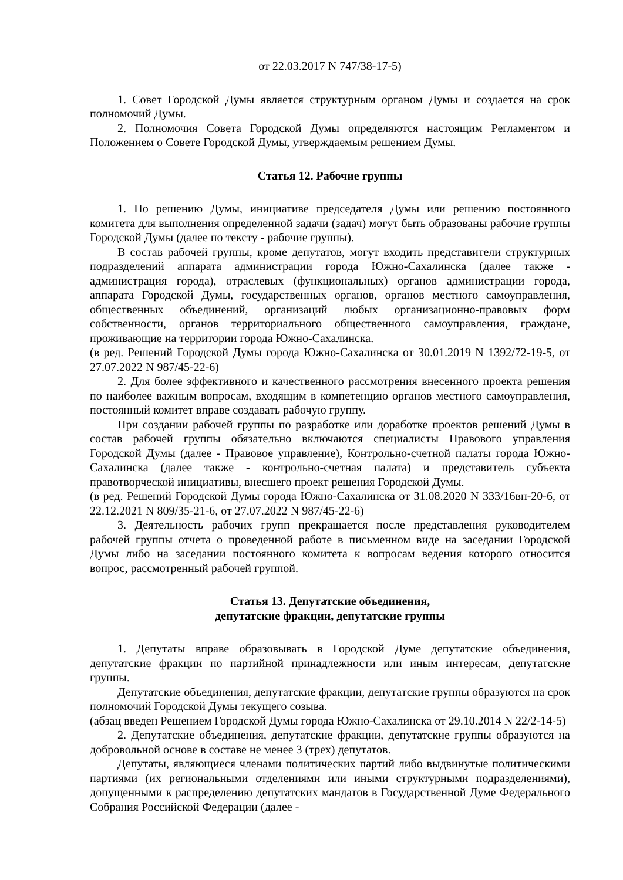от 22.03.2017 N 747/38-17-5)
1. Совет Городской Думы является структурным органом Думы и создается на срок полномочий Думы.
2. Полномочия Совета Городской Думы определяются настоящим Регламентом и Положением о Совете Городской Думы, утверждаемым решением Думы.
Статья 12. Рабочие группы
1. По решению Думы, инициативе председателя Думы или решению постоянного комитета для выполнения определенной задачи (задач) могут быть образованы рабочие группы Городской Думы (далее по тексту - рабочие группы).
В состав рабочей группы, кроме депутатов, могут входить представители структурных подразделений аппарата администрации города Южно-Сахалинска (далее также - администрация города), отраслевых (функциональных) органов администрации города, аппарата Городской Думы, государственных органов, органов местного самоуправления, общественных объединений, организаций любых организационно-правовых форм собственности, органов территориального общественного самоуправления, граждане, проживающие на территории города Южно-Сахалинска.
(в ред. Решений Городской Думы города Южно-Сахалинска от 30.01.2019 N 1392/72-19-5, от 27.07.2022 N 987/45-22-6)
2. Для более эффективного и качественного рассмотрения внесенного проекта решения по наиболее важным вопросам, входящим в компетенцию органов местного самоуправления, постоянный комитет вправе создавать рабочую группу.
При создании рабочей группы по разработке или доработке проектов решений Думы в состав рабочей группы обязательно включаются специалисты Правового управления Городской Думы (далее - Правовое управление), Контрольно-счетной палаты города Южно-Сахалинска (далее также - контрольно-счетная палата) и представитель субъекта правотворческой инициативы, внесшего проект решения Городской Думы.
(в ред. Решений Городской Думы города Южно-Сахалинска от 31.08.2020 N 333/16вн-20-6, от 22.12.2021 N 809/35-21-6, от 27.07.2022 N 987/45-22-6)
3. Деятельность рабочих групп прекращается после представления руководителем рабочей группы отчета о проведенной работе в письменном виде на заседании Городской Думы либо на заседании постоянного комитета к вопросам ведения которого относится вопрос, рассмотренный рабочей группой.
Статья 13. Депутатские объединения,
депутатские фракции, депутатские группы
1. Депутаты вправе образовывать в Городской Думе депутатские объединения, депутатские фракции по партийной принадлежности или иным интересам, депутатские группы.
Депутатские объединения, депутатские фракции, депутатские группы образуются на срок полномочий Городской Думы текущего созыва.
(абзац введен Решением Городской Думы города Южно-Сахалинска от 29.10.2014 N 22/2-14-5)
2. Депутатские объединения, депутатские фракции, депутатские группы образуются на добровольной основе в составе не менее 3 (трех) депутатов.
Депутаты, являющиеся членами политических партий либо выдвинутые политическими партиями (их региональными отделениями или иными структурными подразделениями), допущенными к распределению депутатских мандатов в Государственной Думе Федерального Собрания Российской Федерации (далее -